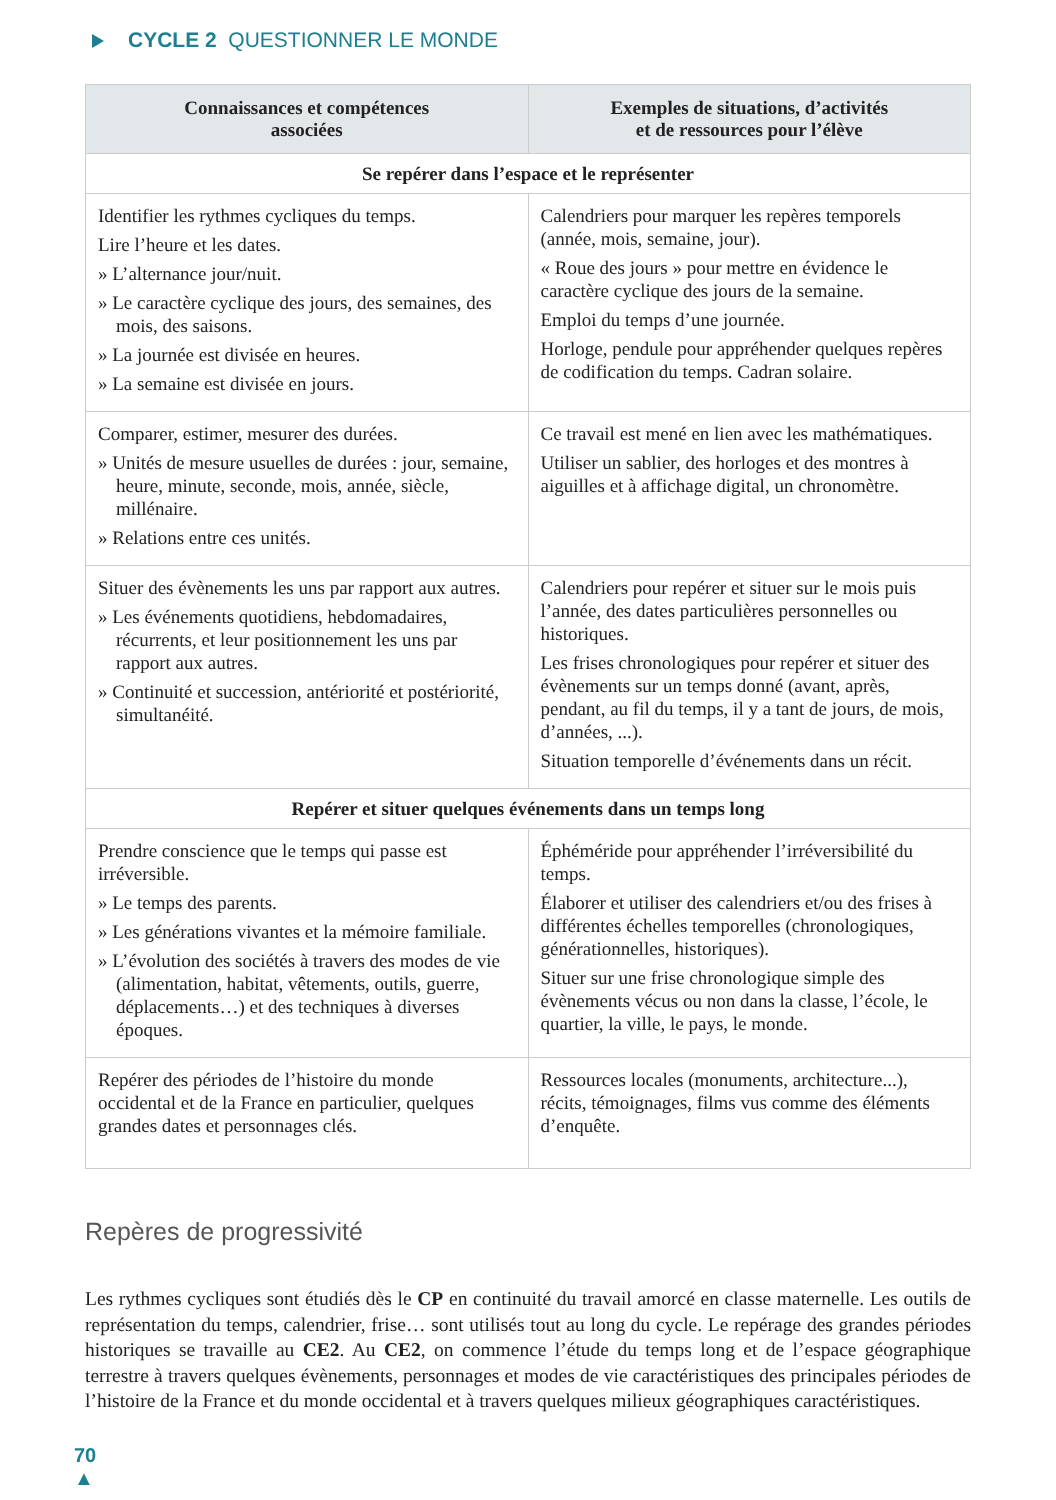CYCLE 2 QUESTIONNER LE MONDE
| Connaissances et compétences associées | Exemples de situations, d’activités et de ressources pour l’élève |
| --- | --- |
| Se repérer dans l’espace et le représenter | |
| Identifier les rythmes cycliques du temps. Lire l’heure et les dates. » L’alternance jour/nuit. » Le caractère cyclique des jours, des semaines, des mois, des saisons. » La journée est divisée en heures. » La semaine est divisée en jours. | Calendriers pour marquer les repères temporels (année, mois, semaine, jour). « Roue des jours » pour mettre en évidence le caractère cyclique des jours de la semaine. Emploi du temps d’une journée. Horloge, pendule pour appréhender quelques repères de codification du temps. Cadran solaire. |
| Comparer, estimer, mesurer des durées. » Unités de mesure usuelles de durées : jour, semaine, heure, minute, seconde, mois, année, siècle, millénaire. » Relations entre ces unités. | Ce travail est mené en lien avec les mathématiques. Utiliser un sablier, des horloges et des montres à aiguilles et à affichage digital, un chronomètre. |
| Situer des évènements les uns par rapport aux autres. » Les événements quotidiens, hebdomadaires, récurrents, et leur positionnement les uns par rapport aux autres. » Continuité et succession, antériorité et postériorité, simultanéité. | Calendriers pour repérer et situer sur le mois puis l’année, des dates particulières personnelles ou historiques. Les frises chronologiques pour repérer et situer des évènements sur un temps donné (avant, après, pendant, au fil du temps, il y a tant de jours, de mois, d’années, ...). Situation temporelle d’événements dans un récit. |
| Repérer et situer quelques événements dans un temps long | |
| Prendre conscience que le temps qui passe est irréversible. » Le temps des parents. » Les générations vivantes et la mémoire familiale. » L’évolution des sociétés à travers des modes de vie (alimentation, habitat, vêtements, outils, guerre, déplacements…) et des techniques à diverses époques. | Éphéméride pour appréhender l’irréversibilité du temps. Élaborer et utiliser des calendriers et/ou des frises à différentes échelles temporelles (chronologiques, générationnelles, historiques). Situer sur une frise chronologique simple des évènements vécus ou non dans la classe, l’école, le quartier, la ville, le pays, le monde. |
| Repérer des périodes de l’histoire du monde occidental et de la France en particulier, quelques grandes dates et personnages clés. | Ressources locales (monuments, architecture...), récits, témoignages, films vus comme des éléments d’enquête. |
Repères de progressivité
Les rythmes cycliques sont étudiés dès le CP en continuité du travail amorcé en classe maternelle. Les outils de représentation du temps, calendrier, frise… sont utilisés tout au long du cycle. Le repérage des grandes périodes historiques se travaille au CE2. Au CE2, on commence l’étude du temps long et de l’espace géographique terrestre à travers quelques évènements, personnages et modes de vie caractéristiques des principales périodes de l’histoire de la France et du monde occidental et à travers quelques milieux géographiques caractéristiques.
70
▲